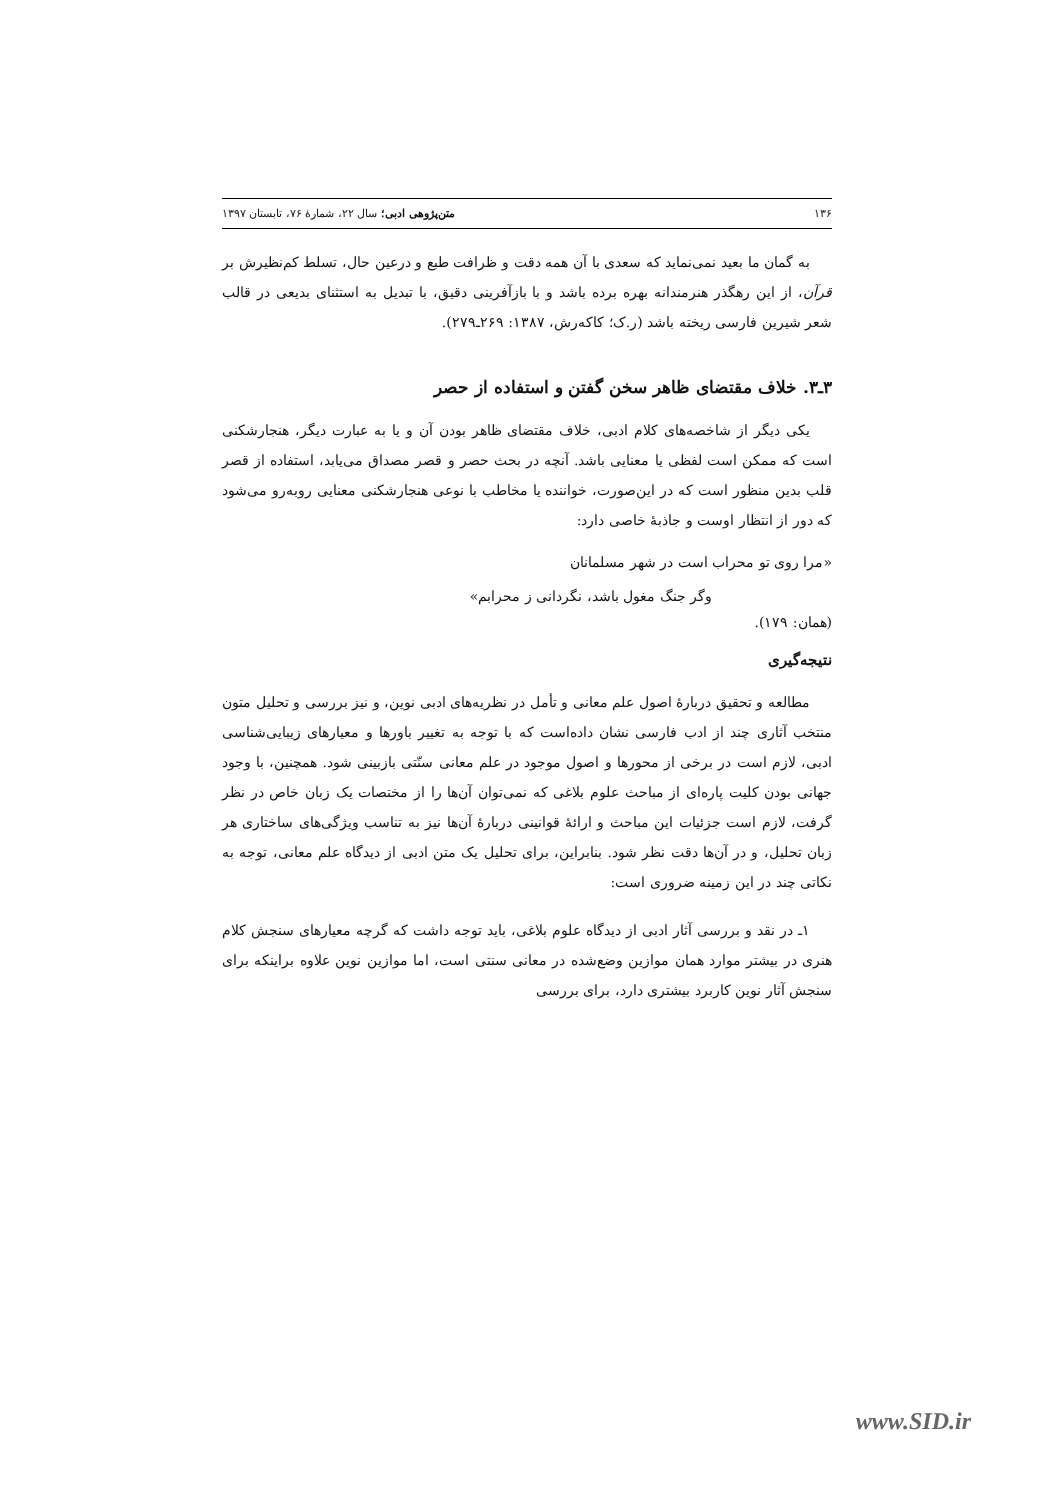۱۳۶ متن‌پژوهی ادبی؛ سال ۲۲، شمارهٔ ۷۶، تابستان ۱۳۹۷
به گمان ما بعید نمی‌نماید که سعدی با آن همه دقت و ظرافت طبع و درعین حال، تسلط کم‌نظیرش بر قرآن، از این رهگذر هنرمندانه بهره برده باشد و با بازآفرینی دقیق، با تبدیل به استثنای بدیعی در قالب شعر شیرین فارسی ریخته باشد (ر.ک؛ کاکه‌رش، ۱۳۸۷: ۲۶۹ـ۲۷۹).
۳ـ۳. خلاف مقتضای ظاهر سخن گفتن و استفاده از حصر
یکی دیگر از شاخصه‌های کلام ادبی، خلاف مقتضای ظاهر بودن آن و یا به عبارت دیگر، هنجارشکنی است که ممکن است لفظی یا معنایی باشد. آنچه در بحث حصر و قصر مصداق می‌یابد، استفاده از قصر قلب بدین منظور است که در این‌صورت، خواننده یا مخاطب با نوعی هنجارشکنی معنایی روبه‌رو می‌شود که دور از انتظار اوست و جاذبهٔ خاصی دارد:
«مرا روی تو محراب است در شهر مسلمانان
وگر جنگ مغول باشد، نگردانی ز محرابم»
(همان: ۱۷۹).
نتیجه‌گیری
مطالعه و تحقیق دربارهٔ اصول علم معانی و تأمل در نظریه‌های ادبی نوین، و نیز بررسی و تحلیل متون منتخب آثاری چند از ادب فارسی نشان داده‌است که با توجه به تغییر باورها و معیارهای زیبایی‌شناسی ادبی، لازم است در برخی از محورها و اصول موجود در علم معانی سنّتی بازبینی شود. همچنین، با وجود جهانی بودن کلیت پاره‌ای از مباحث علوم بلاغی که نمی‌توان آن‌ها را از مختصات یک زبان خاص در نظر گرفت، لازم است جزئیات این مباحث و ارائهٔ قوانینی دربارهٔ آن‌ها نیز به تناسب ویژگی‌های ساختاری هر زبان تحلیل، و در آن‌ها دقت نظر شود. بنابراین، برای تحلیل یک متن ادبی از دیدگاه علم معانی، توجه به نکاتی چند در این زمینه ضروری است:
۱ـ در نقد و بررسی آثار ادبی از دیدگاه علوم بلاغی، باید توجه داشت که گرچه معیارهای سنجش کلام هنری در بیشتر موارد همان موازین وضع‌شده در معانی سنتی است، اما موازین نوین علاوه براینکه برای سنجش آثار نوین کاربرد بیشتری دارد، برای بررسی
www.SID.ir